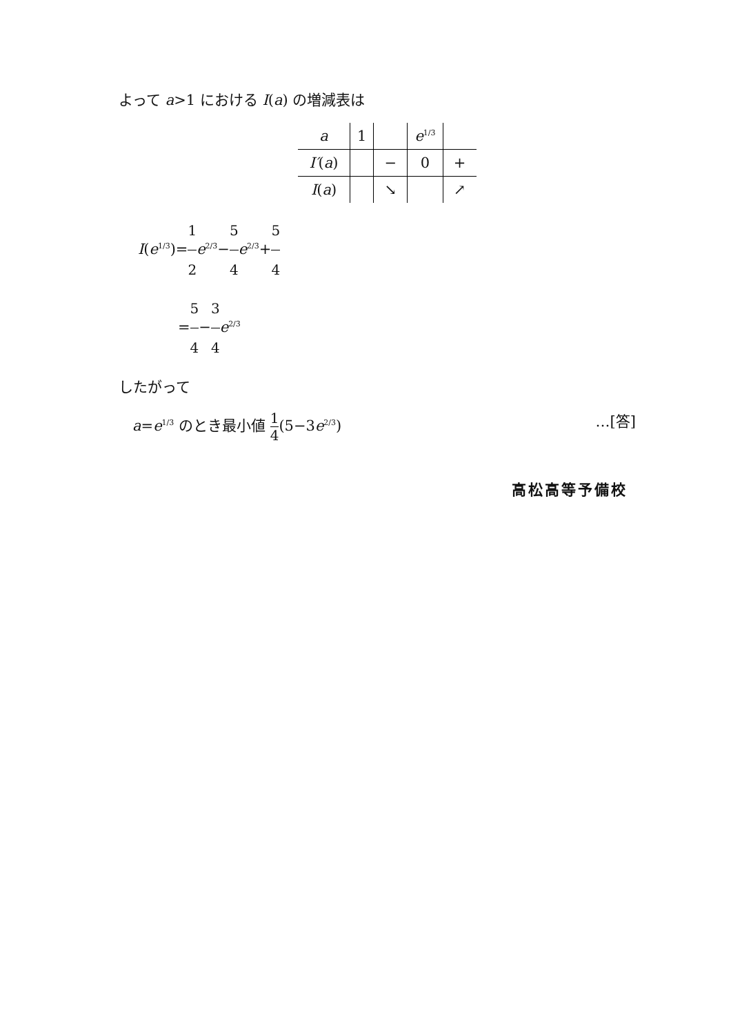よって a>1 における I(a) の増減表は
| a | 1 | | e<sup>1/3</sup> | |
| I′ ( a ) | | − | 0 | + |
| I ( a ) | | ↘ | | ↗ |
I(e<sup>1/3</sup>)=1 2 e<sup>2/3</sup>−5 4 e<sup>2/3</sup>+5 4
=5 4−3 4 e<sup>2/3</sup>
したがって
a=e<sup>1/3</sup> のとき最小値 1 4(5−3e<sup>2/3</sup>) …[答]
高松高等予備校